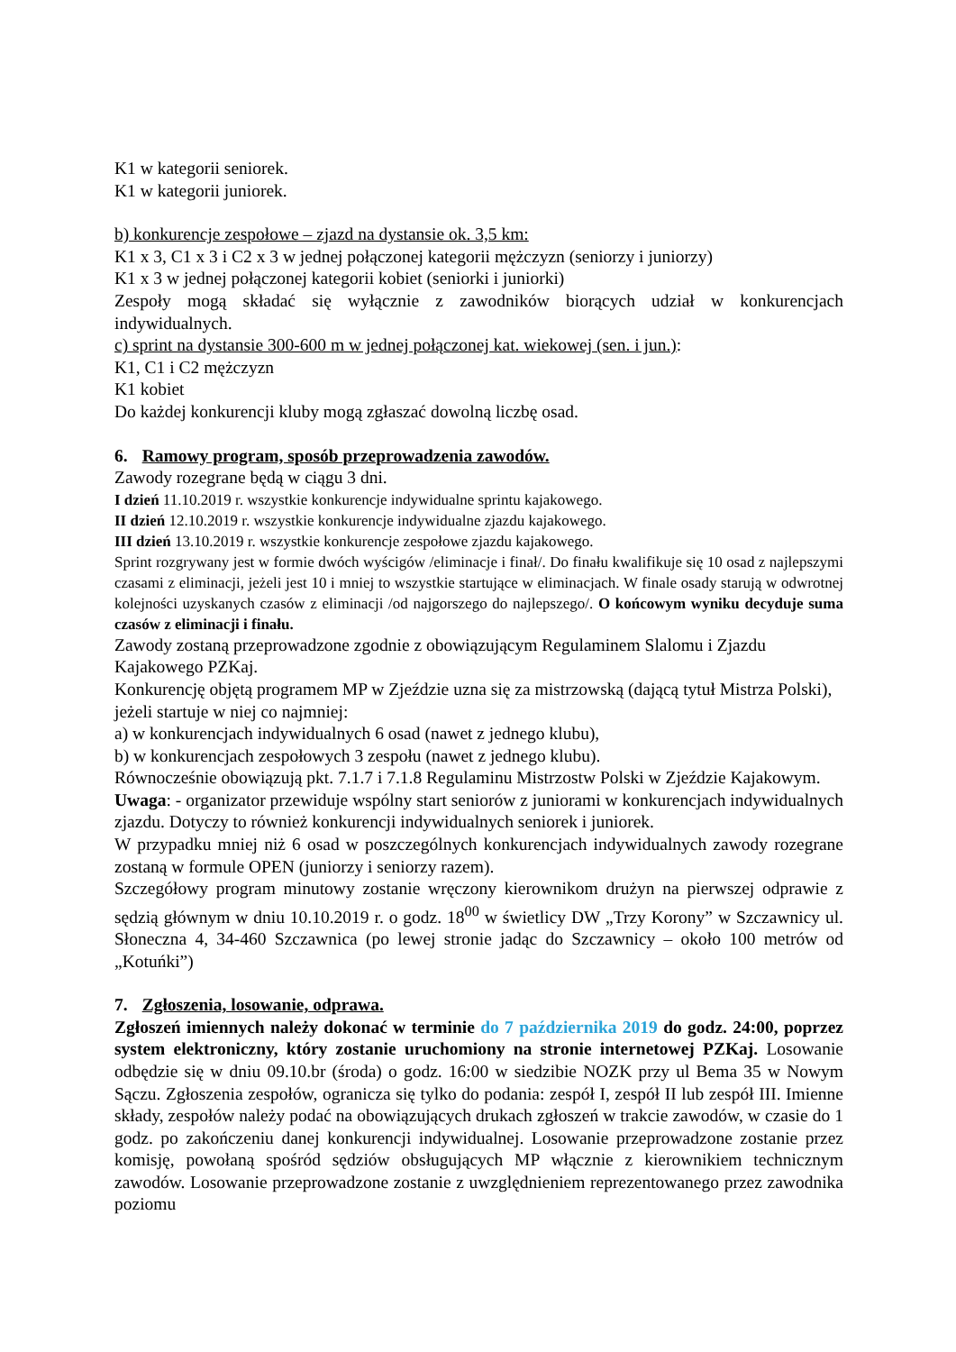K1 w kategorii seniorek.
K1 w kategorii juniorek.
b) konkurencje zespołowe – zjazd na dystansie ok. 3,5 km:
K1 x 3, C1 x 3 i C2 x 3 w jednej połączonej kategorii mężczyzn (seniorzy i juniorzy)
K1 x 3 w jednej połączonej kategorii kobiet (seniorki i juniorki)
Zespoły mogą składać się wyłącznie z zawodników biorących udział w konkurencjach indywidualnych.
c) sprint na dystansie 300-600 m w jednej połączonej kat. wiekowej (sen. i jun.):
K1, C1 i C2 mężczyzn
K1 kobiet
Do każdej konkurencji kluby mogą zgłaszać dowolną liczbę osad.
6. Ramowy program, sposób przeprowadzenia zawodów.
Zawody rozegrane będą w ciągu 3 dni.
I dzień 11.10.2019 r. wszystkie konkurencje indywidualne sprintu kajakowego.
II dzień 12.10.2019 r. wszystkie konkurencje indywidualne zjazdu kajakowego.
III dzień 13.10.2019 r. wszystkie konkurencje zespołowe zjazdu kajakowego.
Sprint rozgrywany jest w formie dwóch wyścigów /eliminacje i finał/. Do finału kwalifikuje się 10 osad z najlepszymi czasami z eliminacji, jeżeli jest 10 i mniej to wszystkie startujące w eliminacjach. W finale osady starują w odwrotnej kolejności uzyskanych czasów z eliminacji /od najgorszego do najlepszego/. O końcowym wyniku decyduje suma czasów z eliminacji i finału.
Zawody zostaną przeprowadzone zgodnie z obowiązującym Regulaminem Slalomu i Zjazdu Kajakowego PZKaj.
Konkurencję objętą programem MP w Zjeździe uzna się za mistrzowską (dającą tytuł Mistrza Polski), jeżeli startuje w niej co najmniej:
a) w konkurencjach indywidualnych 6 osad (nawet z jednego klubu),
b) w konkurencjach zespołowych 3 zespołu (nawet z jednego klubu).
Równocześnie obowiązują pkt. 7.1.7 i 7.1.8 Regulaminu Mistrzostw Polski w Zjeździe Kajakowym.
Uwaga: - organizator przewiduje wspólny start seniorów z juniorami w konkurencjach indywidualnych zjazdu. Dotyczy to również konkurencji indywidualnych seniorek i juniorek.
W przypadku mniej niż 6 osad w poszczególnych konkurencjach indywidualnych zawody rozegrane zostaną w formule OPEN (juniorzy i seniorzy razem).
Szczegółowy program minutowy zostanie wręczony kierownikom drużyn na pierwszej odprawie z sędzią głównym w dniu 10.10.2019 r. o godz. 18<sup>00</sup> w świetlicy DW „Trzy Korony” w Szczawnicy ul. Słoneczna 4, 34-460 Szczawnica (po lewej stronie jadąc do Szczawnicy – około 100 metrów od „Kotuńki”)
7. Zgłoszenia, losowanie, odprawa.
Zgłoszeń imiennych należy dokonać w terminie do 7 października 2019 do godz. 24:00, poprzez system elektroniczny, który zostanie uruchomiony na stronie internetowej PZKaj. Losowanie odbędzie się w dniu 09.10.br (środa) o godz. 16:00 w siedzibie NOZK przy ul Bema 35 w Nowym Sączu. Zgłoszenia zespołów, ogranicza się tylko do podania: zespół I, zespół II lub zespół III. Imienne składy, zespołów należy podać na obowiązujących drukach zgłoszeń w trakcie zawodów, w czasie do 1 godz. po zakończeniu danej konkurencji indywidualnej. Losowanie przeprowadzone zostanie przez komisję, powołaną spośród sędziów obsługujących MP włącznie z kierownikiem technicznym zawodów. Losowanie przeprowadzone zostanie z uwzględnieniem reprezentowanego przez zawodnika poziomu